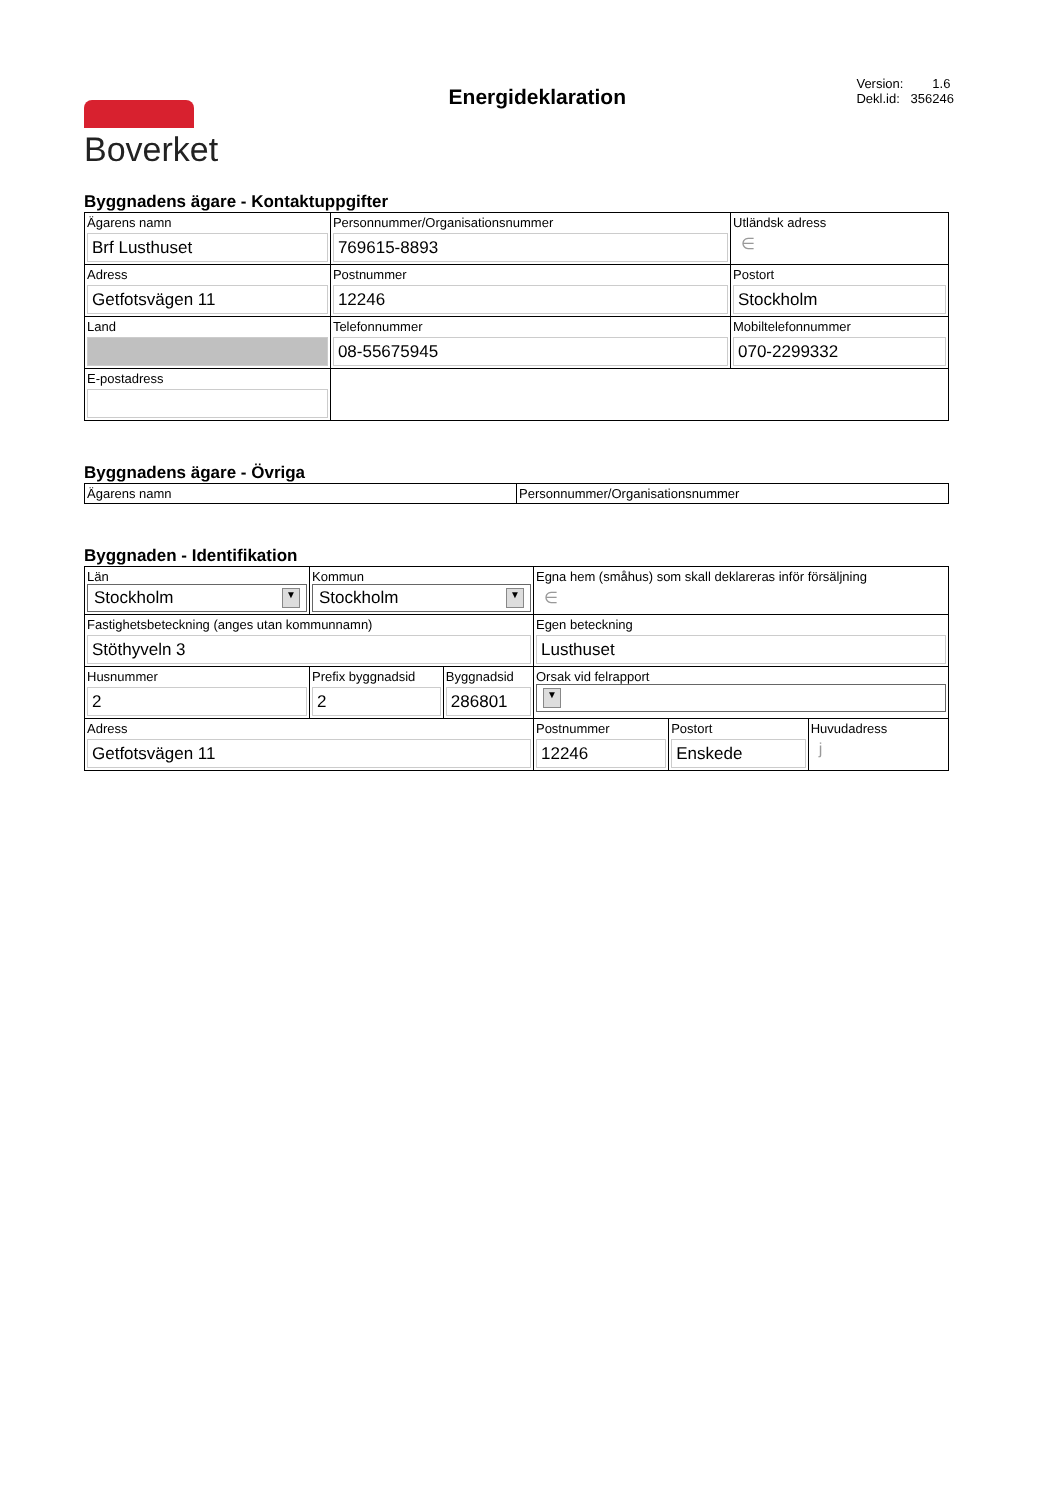Boverket
Energideklaration
Version: 1.6
Dekl.id: 356246
Byggnadens ägare - Kontaktuppgifter
| Ägarens namn Brf Lusthuset | Personnummer/Organisationsnummer 769615-8893 | | | Utländsk adress ∈ |
| Adress Getfotsvägen 11 | Postnummer 12246 | Postort Stockholm | | |
| Land | Telefonnummer 08-55675945 | | Mobiltelefonnummer 070-2299332 | |
| E-postadress | | | | |
Byggnadens ägare - Övriga
| Ägarens namn | Personnummer/Organisationsnummer |
Byggnaden - Identifikation
| Län Stockholm ▼ | Kommun Stockholm ▼ | | Egna hem (småhus) som skall deklareras inför försäljning ∈ | | |
| Fastighetsbeteckning (anges utan kommunnamn) Stöthyveln 3 | | | Egen beteckning Lusthuset | | |
| Husnummer 2 | Prefix byggnadsid 2 | Byggnadsid 286801 | Orsak vid felrapport ▼ | | |
| Adress Getfotsvägen 11 | | | Postnummer 12246 | Postort Enskede | Huvudadress j |